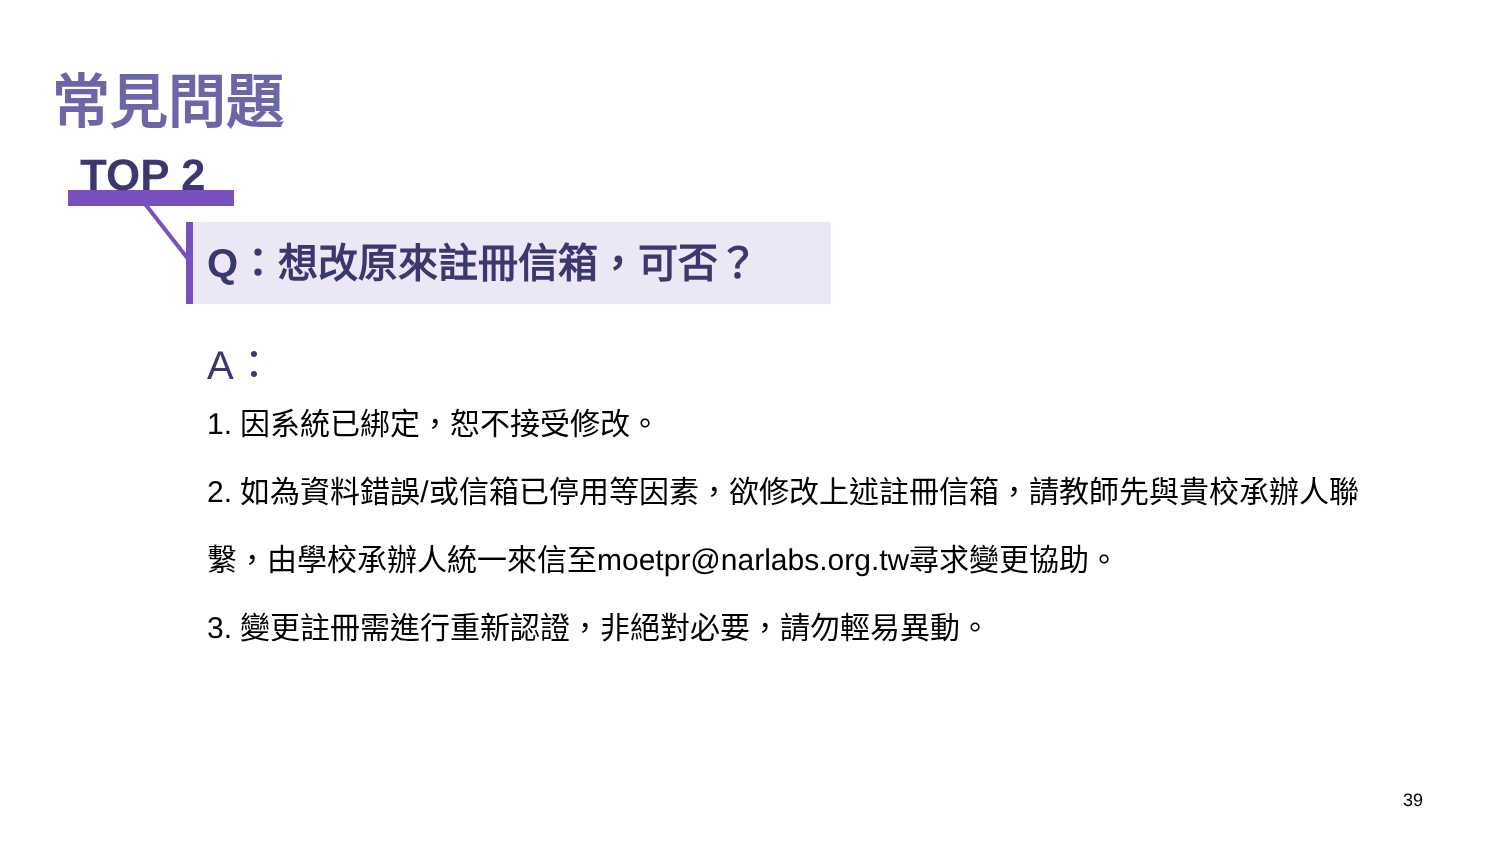常見問題
TOP 2
Q：想改原來註冊信箱，可否？
A：
1. 因系統已綁定，恕不接受修改。
2. 如為資料錯誤/或信箱已停用等因素，欲修改上述註冊信箱，請教師先與貴校承辦人聯繫，由學校承辦人統一來信至moetpr@narlabs.org.tw尋求變更協助。
3. 變更註冊需進行重新認證，非絕對必要，請勿輕易異動。
39